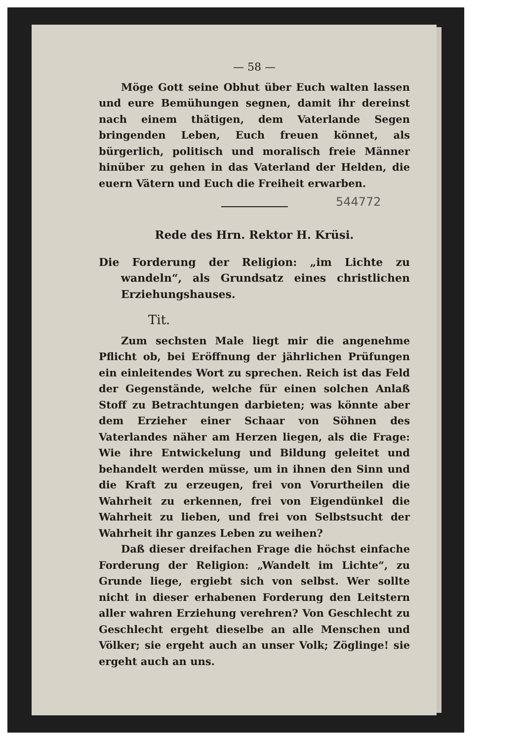— 58 —
Möge Gott seine Obhut über Euch walten lassen und eure Bemühungen segnen, damit ihr dereinst nach einem thätigen, dem Vaterlande Segen bringenden Leben, Euch freuen könnet, als bürgerlich, politisch und moralisch freie Männer hinüber zu gehen in das Vaterland der Helden, die euern Vätern und Euch die Freiheit erwarben.
Rede des Hrn. Rektor H. Krüsi.
Die Forderung der Religion: „im Lichte zu wandeln“, als Grundsatz eines christlichen Erziehungshauses.
Tit.
Zum sechsten Male liegt mir die angenehme Pflicht ob, bei Eröffnung der jährlichen Prüfungen ein einleitendes Wort zu sprechen. Reich ist das Feld der Gegenstände, welche für einen solchen Anlaß Stoff zu Betrachtungen darbieten; was könnte aber dem Erzieher einer Schaar von Söhnen des Vaterlandes näher am Herzen liegen, als die Frage: Wie ihre Entwickelung und Bildung geleitet und behandelt werden müsse, um in ihnen den Sinn und die Kraft zu erzeugen, frei von Vorurtheilen die Wahrheit zu erkennen, frei von Eigendünkel die Wahrheit zu lieben, und frei von Selbstsucht der Wahrheit ihr ganzes Leben zu weihen?
Daß dieser dreifachen Frage die höchst einfache Forderung der Religion: „Wandelt im Lichte“, zu Grunde liege, ergiebt sich von selbst. Wer sollte nicht in dieser erhabenen Forderung den Leitstern aller wahren Erziehung verehren? Von Geschlecht zu Geschlecht ergeht dieselbe an alle Menschen und Völker; sie ergeht auch an unser Volk; Zöglinge! sie ergeht auch an uns.
544772